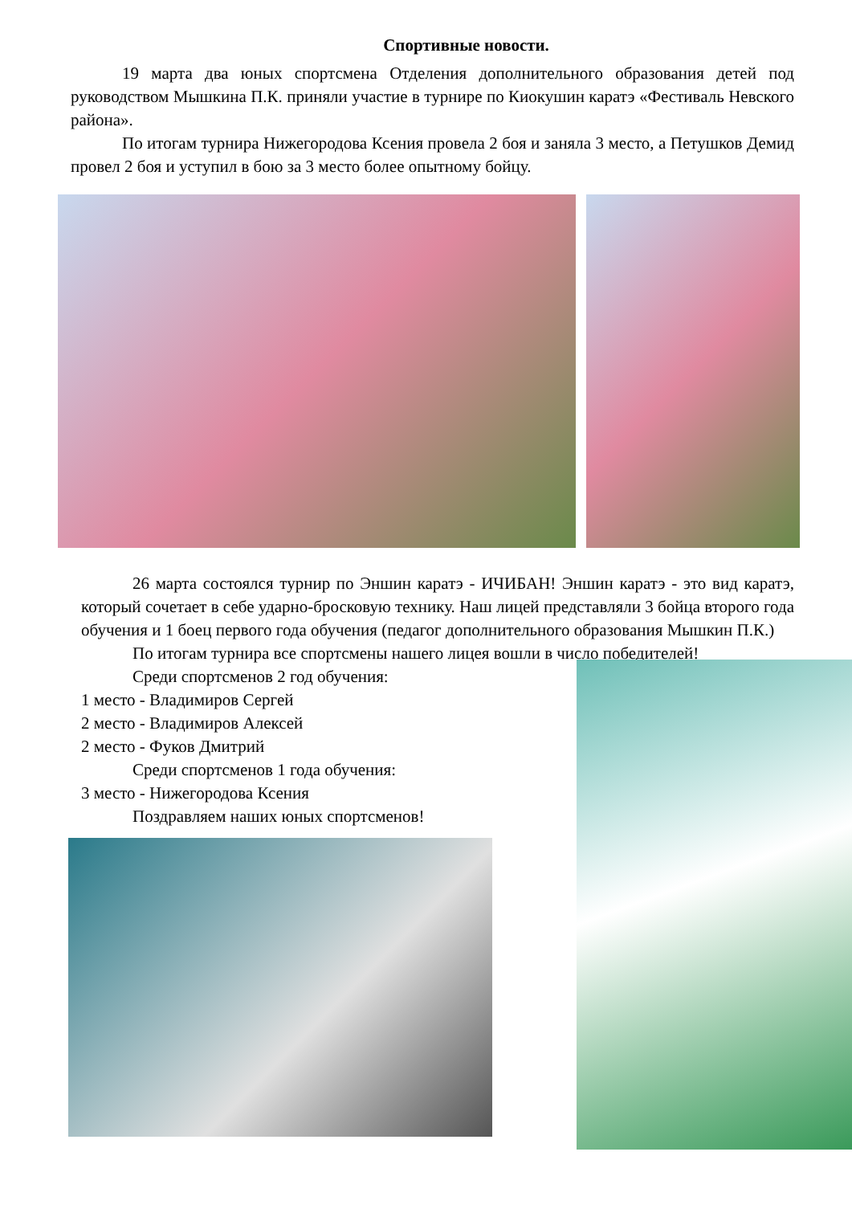Спортивные новости.
19 марта два юных спортсмена Отделения дополнительного образования детей под руководством Мышкина П.К. приняли участие в турнире по Киокушин каратэ «Фестиваль Невского района».
По итогам турнира Нижегородова Ксения провела 2 боя и заняла 3 место, а Петушков Демид провел 2 боя и уступил в бою за 3 место более опытному бойцу.
26 марта состоялся турнир по Эншин каратэ - ИЧИБАН! Эншин каратэ - это вид каратэ, который сочетает в себе ударно-бросковую технику. Наш лицей представляли 3 бойца второго года обучения и 1 боец первого года обучения (педагог дополнительного образования Мышкин П.К.)
По итогам турнира все спортсмены нашего лицея вошли в число победителей!
Среди спортсменов 2 год обучения:
1 место - Владимиров Сергей
2 место - Владимиров Алексей
2 место - Фуков Дмитрий
Среди спортсменов 1 года обучения:
3 место - Нижегородова Ксения
Поздравляем наших юных спортсменов!